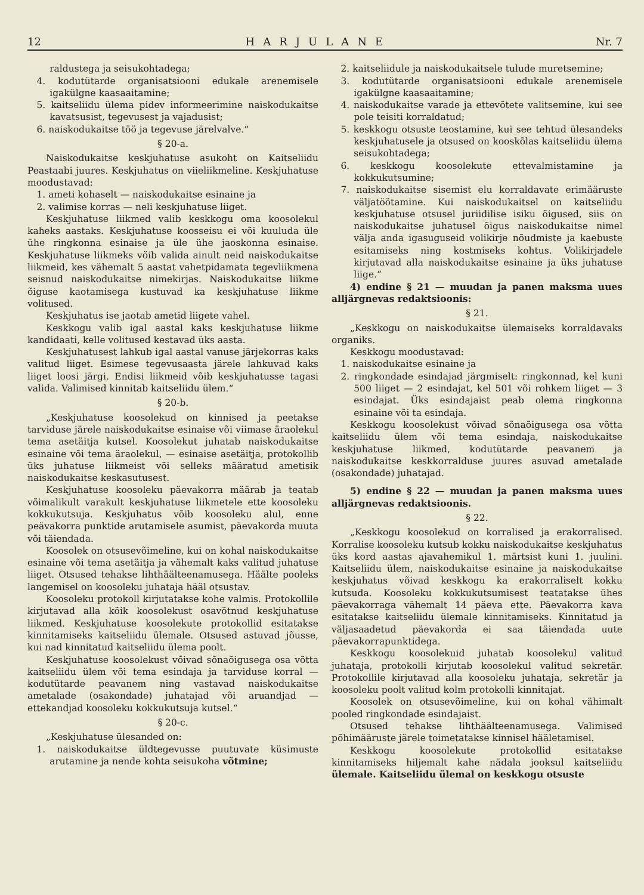12 HARJULANE Nr. 7
raldustega ja seisukohtadega;
4. kodutütarde organisatsiooni edukale arenemisele igakülgne kaasaaitamine;
5. kaitseliidu ülema pidev informeerimine naiskodukaitse kavatsusist, tegevusest ja vajadusist;
6. naiskodukaitse töö ja tegevuse järelvalve.“
§ 20-a.
Naiskodukaitse keskjuhatuse asukoht on Kaitseliidu Peastaabi juures. Keskjuhatus on viieliikmeline. Keskjuhatuse moodustavad:
1. ameti kohaselt — naiskodukaitse esinaine ja
2. valimise korras — neli keskjuhatuse liiget.
Keskjuhatuse liikmed valib keskkogu oma koosolekul kaheks aastaks. Keskjuhatuse koosseisu ei või kuuluda üle ühe ringkonna esinaise ja üle ühe jaoskonna esinaise. Keskjuhatuse liikmeks võib valida ainult neid naiskodukaitse liikmeid, kes vähemalt 5 aastat vahetpidamata tegevliikmena seisnud naiskodukaitse nimekirjas. Naiskodukaitse liikme õiguse kaotamisega kustuvad ka keskjuhatuse liikme volitused.
Keskjuhatus ise jaotab ametid liigete vahel.
Keskkogu valib igal aastal kaks keskjuhatuse liikme kandidaati, kelle volitused kestavad üks aasta.
Keskjuhatusest lahkub igal aastal vanuse järjekorras kaks valitud liiget. Esimese tegevusaasta järele lahkuvad kaks liiget loosi järgi. Endisi liikmeid võib keskjuhatusse tagasi valida. Valimised kinnitab kaitseliidu ülem.“
§ 20-b.
„Keskjuhatuse koosolekud on kinnised ja peetakse tarviduse järele naiskodukaitse esinaise või viimase äraolekul tema asetäitja kutsel. Koosolekut juhatab naiskodukaitse esinaine või tema äraolekul, — esinaise asetäitja, protokollib üks juhatuse liikmeist või selleks määratud ametisik naiskodukaitse keskasutusest.
Keskjuhatuse koosoleku päevakorra määrab ja teatab võimalikult varakult keskjuhatuse liikmetele ette koosoleku kokkukutsuja. Keskjuhatus võib koosoleku alul, enne peävakorra punktide arutamisele asumist, päevakorda muuta või täiendada.
Koosolek on otsusevõimeline, kui on kohal naiskodukaitse esinaine või tema asetäitja ja vähemalt kaks valitud juhatuse liiget. Otsused tehakse lihthäälteenamusega. Häälte pooleks langemisel on koosoleku juhataja hääl otsustav.
Koosoleku protokoll kirjutatakse kohe valmis. Protokollile kirjutavad alla kõik koosolekust osavõtnud keskjuhatuse liikmed. Keskjuhatuse koosolekute protokollid esitatakse kinnitamiseks kaitseliidu ülemale. Otsused astuvad jõusse, kui nad kinnitatud kaitseliidu ülema poolt.
Keskjuhatuse koosolekust võivad sõnaõigusega osa võtta kaitseliidu ülem või tema esindaja ja tarviduse korral — kodutütarde peavanem ning vastavad naiskodukaitse ametalade (osakondade) juhatajad või aruandjad — ettekandjad koosoleku kokkukutsuja kutsel.“
§ 20-c.
„Keskjuhatuse ülesanded on:
1. naiskodukaitse üldtegevusse puutuvate küsimuste arutamine ja nende kohta seisukoha võtmine;
2. kaitseliidule ja naiskodukaitsele tulude muretsemine;
3. kodutütarde organisatsiooni edukale arenemisele igakülgne kaasaaitamine;
4. naiskodukaitse varade ja ettevõtete valitsemine, kui see pole teisiti korraldatud;
5. keskkogu otsuste teostamine, kui see tehtud ülesandeks keskjuhatusele ja otsused on kooskõlas kaitseliidu ülema seisukohtadega;
6. keskkogu koosolekute ettevalmistamine ja kokkukutsumine;
7. naiskodukaitse sisemist elu korraldavate erimääruste väljatöötamine. Kui naiskodukaitsel on kaitseliidu keskjuhatuse otsusel juriidilise isiku õigused, siis on naiskodukaitse juhatusel õigus naiskodukaitse nimel välja anda igasuguseid volikirje nõudmiste ja kaebuste esitamiseks ning kostmiseks kohtus. Volikirjadele kirjutavad alla naiskodukaitse esinaine ja üks juhatuse liige.“
4) endine § 21 — muudan ja panen maksma uues alljärgnevas redaktsioonis:
§ 21.
„Keskkogu on naiskodukaitse ülemaiseks korraldavaks organiks.
Keskkogu moodustavad:
1. naiskodukaitse esinaine ja
2. ringkondade esindajad järgmiselt: ringkonnad, kel kuni 500 liiget — 2 esindajat, kel 501 või rohkem liiget — 3 esindajat. Üks esindajaist peab olema ringkonna esinaine või ta esindaja.
Keskkogu koosolekust võivad sõnaõigusega osa võtta kaitseliidu ülem või tema esindaja, naiskodukaitse keskjuhatuse liikmed, kodutütarde peavanem ja naiskodukaitse keskkorralduse juures asuvad ametalade (osakondade) juhatajad.
5) endine § 22 — muudan ja panen maksma uues alljärgnevas redaktsioonis.
§ 22.
„Keskkogu koosolekud on korralised ja erakorralised. Korralise koosoleku kutsub kokku naiskodukaitse keskjuhatus üks kord aastas ajavahemikul 1. märtsist kuni 1. juulini. Kaitseliidu ülem, naiskodukaitse esinaine ja naiskodukaitse keskjuhatus võivad keskkogu ka erakorraliselt kokku kutsuda. Koosoleku kokkukutsumisest teatatakse ühes päevakorraga vähemalt 14 päeva ette. Päevakorra kava esitatakse kaitseliidu ülemale kinnitamiseks. Kinnitatud ja väljasaadetud päevakorda ei saa täiendada uute päevakorrapunktidega.
Keskkogu koosolekuid juhatab koosolekul valitud juhataja, protokolli kirjutab koosolekul valitud sekretär. Protokollile kirjutavad alla koosoleku juhataja, sekretär ja koosoleku poolt valitud kolm protokolli kinnitajat.
Koosolek on otsusevõimeline, kui on kohal vähimalt pooled ringkondade esindajaist.
Otsused tehakse lihthäälteenamusega. Valimised põhimääruste järele toimetatakse kinnisel hääletamisel.
Keskkogu koosolekute protokollid esitatakse kinnitamiseks hiljemalt kahe nädala jooksul kaitseliidu ülemale. Kaitseliidu ülemal on keskkogu otsuste